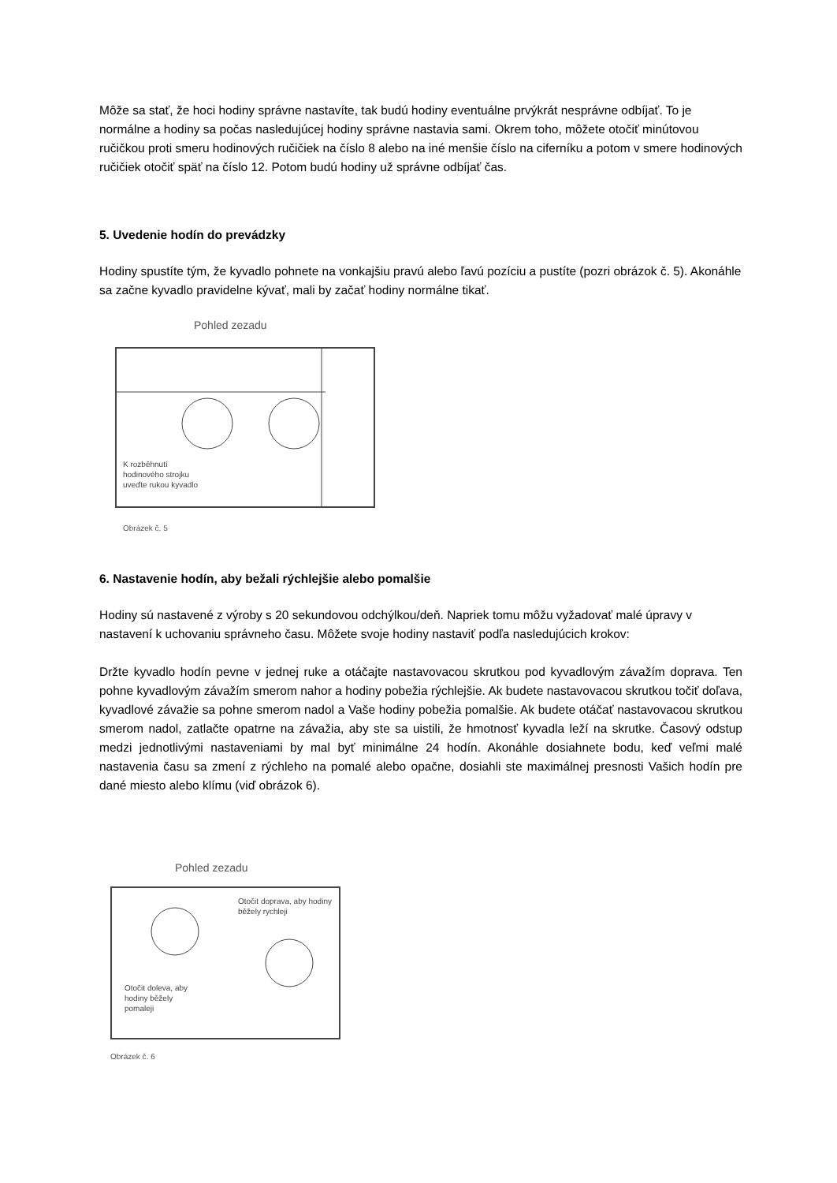Môže sa stať, že hoci hodiny správne nastavíte, tak budú hodiny eventuálne prvýkrát nesprávne odbíjať. To je normálne a hodiny sa počas nasledujúcej hodiny správne nastavia sami. Okrem toho, môžete otočiť minútovou ručičkou proti smeru hodinových ručičiek na číslo 8 alebo na iné menšie číslo na ciferníku a potom v smere hodinových ručičiek otočiť späť na číslo 12. Potom budú hodiny už správne odbíjať čas.
5. Uvedenie hodín do prevádzky
Hodiny spustíte tým, že kyvadlo pohnete na vonkajšiu pravú alebo ľavú pozíciu a pustíte (pozri obrázok č. 5). Akonáhle sa začne kyvadlo pravidelne kývať, mali by začať hodiny normálne tikať.
Pohled zezadu
K rozběhnutí
hodinového strojku
uveďte rukou kyvadlo
Obrázek č. 5
6. Nastavenie hodín, aby bežali rýchlejšie alebo pomalšie
Hodiny sú nastavené z výroby s 20 sekundovou odchýlkou/deň. Napriek tomu môžu vyžadovať malé úpravy v nastavení k uchovaniu správneho času. Môžete svoje hodiny nastaviť podľa nasledujúcich krokov:
Držte kyvadlo hodín pevne v jednej ruke a otáčajte nastavovacou skrutkou pod kyvadlovým závažím doprava. Ten pohne kyvadlovým závažím smerom nahor a hodiny pobežia rýchlejšie. Ak budete nastavovacou skrutkou točiť doľava, kyvadlové závažie sa pohne smerom nadol a Vaše hodiny pobežia pomalšie. Ak budete otáčať nastavovacou skrutkou smerom nadol, zatlačte opatrne na závažia, aby ste sa uistili, že hmotnosť kyvadla leží na skrutke. Časový odstup medzi jednotlivými nastaveniami by mal byť minimálne 24 hodín. Akonáhle dosiahnete bodu, keď veľmi malé nastavenia času sa zmení z rýchleho na pomalé alebo opačne, dosiahli ste maximálnej presnosti Vašich hodín pre dané miesto alebo klímu (viď obrázok 6).
Pohled zezadu
Otočit doprava, aby hodiny
běžely rychleji
Otočit doleva, aby
hodiny běžely
pomaleji
Obrázek č. 6